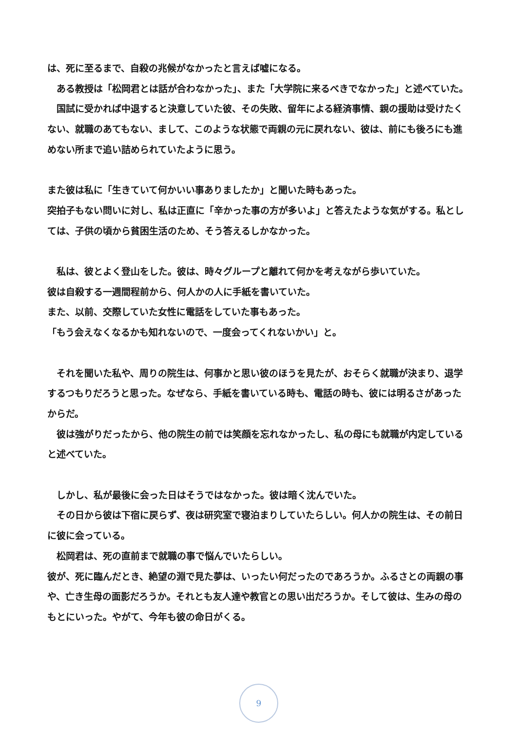は、死に至るまで、自殺の兆候がなかったと言えば嘘になる。
　ある教授は「松岡君とは話が合わなかった」、また「大学院に来るべきでなかった」と述べていた。
　国試に受かれば中退すると決意していた彼、その失敗、留年による経済事情、親の援助は受けたくない、就職のあてもない、まして、このような状態で両親の元に戻れない、彼は、前にも後ろにも進めない所まで追い詰められていたように思う。
また彼は私に「生きていて何かいい事ありましたか」と聞いた時もあった。
突拍子もない問いに対し、私は正直に「辛かった事の方が多いよ」と答えたような気がする。私としては、子供の頃から貧困生活のため、そう答えるしかなかった。
　私は、彼とよく登山をした。彼は、時々グループと離れて何かを考えながら歩いていた。
彼は自殺する一週間程前から、何人かの人に手紙を書いていた。
また、以前、交際していた女性に電話をしていた事もあった。
「もう会えなくなるかも知れないので、一度会ってくれないかい」と。
　それを聞いた私や、周りの院生は、何事かと思い彼のほうを見たが、おそらく就職が決まり、退学するつもりだろうと思った。なぜなら、手紙を書いている時も、電話の時も、彼には明るさがあったからだ。
　彼は強がりだったから、他の院生の前では笑顔を忘れなかったし、私の母にも就職が内定していると述べていた。
　しかし、私が最後に会った日はそうではなかった。彼は暗く沈んでいた。
　その日から彼は下宿に戻らず、夜は研究室で寝泊まりしていたらしい。何人かの院生は、その前日に彼に会っている。
　松岡君は、死の直前まで就職の事で悩んでいたらしい。
彼が、死に臨んだとき、絶望の淵で見た夢は、いったい何だったのであろうか。ふるさとの両親の事や、亡き生母の面影だろうか。それとも友人達や教官との思い出だろうか。そして彼は、生みの母のもとにいった。やがて、今年も彼の命日がくる。
9